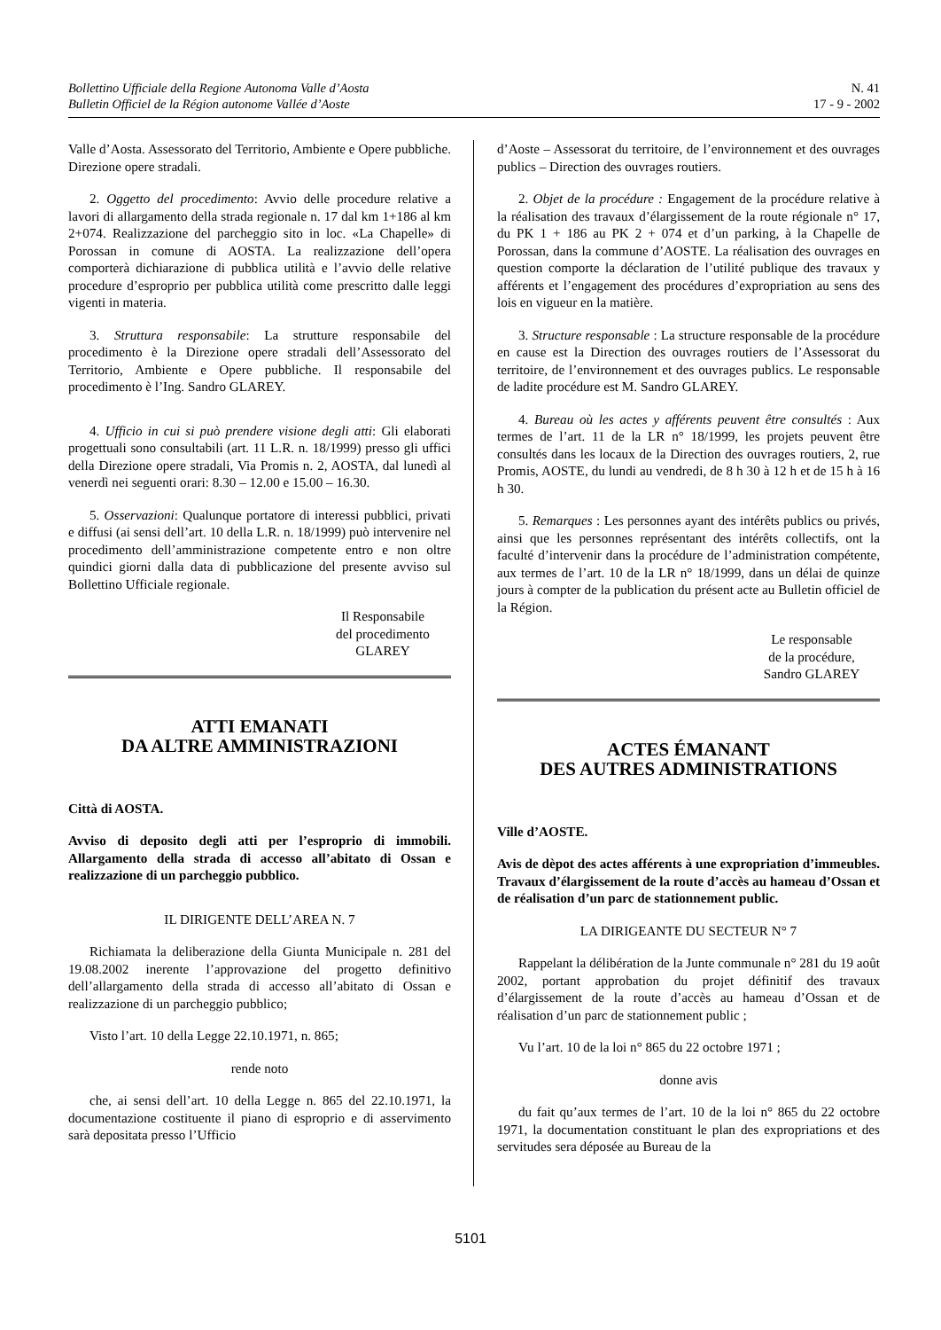Bollettino Ufficiale della Regione Autonoma Valle d’Aosta
Bulletin Officiel de la Région autonome Vallée d’Aoste
N. 41
17 - 9 - 2002
Valle d’Aosta. Assessorato del Territorio, Ambiente e Opere pubbliche. Direzione opere stradali.
2. Oggetto del procedimento: Avvio delle procedure relative a lavori di allargamento della strada regionale n. 17 dal km 1+186 al km 2+074. Realizzazione del parcheggio sito in loc. «La Chapelle» di Porossan in comune di AOSTA. La realizzazione dell’opera comporterà dichiarazione di pubblica utilità e l’avvio delle relative procedure d’esproprio per pubblica utilità come prescritto dalle leggi vigenti in materia.
3. Struttura responsabile: La strutture responsabile del procedimento è la Direzione opere stradali dell’Assessorato del Territorio, Ambiente e Opere pubbliche. Il responsabile del procedimento è l’Ing. Sandro GLAREY.
4. Ufficio in cui si può prendere visione degli atti: Gli elaborati progettuali sono consultabili (art. 11 L.R. n. 18/1999) presso gli uffici della Direzione opere stradali, Via Promis n. 2, AOSTA, dal lunedì al venerdì nei seguenti orari: 8.30 – 12.00 e 15.00 – 16.30.
5. Osservazioni: Qualunque portatore di interessi pubblici, privati e diffusi (ai sensi dell’art. 10 della L.R. n. 18/1999) può intervenire nel procedimento dell’amministrazione competente entro e non oltre quindici giorni dalla data di pubblicazione del presente avviso sul Bollettino Ufficiale regionale.
Il Responsabile
del procedimento
GLAREY
ATTI EMANATI
DA ALTRE AMMINISTRAZIONI
Città di AOSTA.
Avviso di deposito degli atti per l’esproprio di immobili. Allargamento della strada di accesso all’abitato di Ossan e realizzazione di un parcheggio pubblico.
IL DIRIGENTE DELL’AREA N. 7
Richiamata la deliberazione della Giunta Municipale n. 281 del 19.08.2002 inerente l’approvazione del progetto definitivo dell’allargamento della strada di accesso all’abitato di Ossan e realizzazione di un parcheggio pubblico;
Visto l’art. 10 della Legge 22.10.1971, n. 865;
rende noto
che, ai sensi dell’art. 10 della Legge n. 865 del 22.10.1971, la documentazione costituente il piano di esproprio e di asservimento sarà depositata presso l’Ufficio
d’Aoste – Assessorat du territoire, de l’environnement et des ouvrages publics – Direction des ouvrages routiers.
2. Objet de la procédure : Engagement de la procédure relative à la réalisation des travaux d’élargissement de la route régionale n° 17, du PK 1 + 186 au PK 2 + 074 et d’un parking, à la Chapelle de Porossan, dans la commune d’AOSTE. La réalisation des ouvrages en question comporte la déclaration de l’utilité publique des travaux y afférents et l’engagement des procédures d’expropriation au sens des lois en vigueur en la matière.
3. Structure responsable : La structure responsable de la procédure en cause est la Direction des ouvrages routiers de l’Assessorat du territoire, de l’environnement et des ouvrages publics. Le responsable de ladite procédure est M. Sandro GLAREY.
4. Bureau où les actes y afférents peuvent être consultés : Aux termes de l’art. 11 de la LR n° 18/1999, les projets peuvent être consultés dans les locaux de la Direction des ouvrages routiers, 2, rue Promis, AOSTE, du lundi au vendredi, de 8 h 30 à 12 h et de 15 h à 16 h 30.
5. Remarques : Les personnes ayant des intérêts publics ou privés, ainsi que les personnes représentant des intérêts collectifs, ont la faculté d’intervenir dans la procédure de l’administration compétente, aux termes de l’art. 10 de la LR n° 18/1999, dans un délai de quinze jours à compter de la publication du présent acte au Bulletin officiel de la Région.
Le responsable
de la procédure,
Sandro GLAREY
ACTES ÉMANANT
DES AUTRES ADMINISTRATIONS
Ville d’AOSTE.
Avis de dèpot des actes afférents à une expropriation d’immeubles. Travaux d’élargissement de la route d’accès au hameau d’Ossan et de réalisation d’un parc de stationnement public.
LA DIRIGEANTE DU SECTEUR N° 7
Rappelant la délibération de la Junte communale n° 281 du 19 août 2002, portant approbation du projet définitif des travaux d’élargissement de la route d’accès au hameau d’Ossan et de réalisation d’un parc de stationnement public ;
Vu l’art. 10 de la loi n° 865 du 22 octobre 1971 ;
donne avis
du fait qu’aux termes de l’art. 10 de la loi n° 865 du 22 octobre 1971, la documentation constituant le plan des expropriations et des servitudes sera déposée au Bureau de la
5101